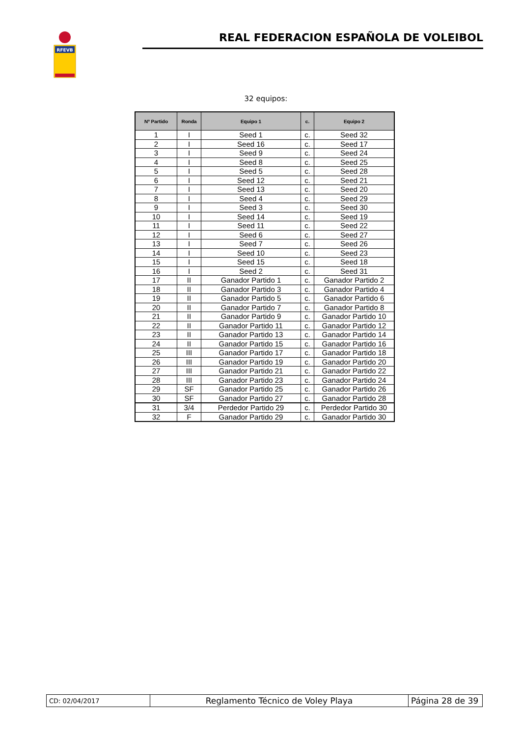RFEVB
REAL FEDERACION ESPAÑOLA DE VOLEIBOL
32 equipos:
| Nº Partido | Ronda | Equipo 1 | c. | Equipo 2 |
| --- | --- | --- | --- | --- |
| 1 | I | Seed 1 | c. | Seed 32 |
| 2 | I | Seed 16 | c. | Seed 17 |
| 3 | I | Seed 9 | c. | Seed 24 |
| 4 | I | Seed 8 | c. | Seed 25 |
| 5 | I | Seed 5 | c. | Seed 28 |
| 6 | I | Seed 12 | c. | Seed 21 |
| 7 | I | Seed 13 | c. | Seed 20 |
| 8 | I | Seed 4 | c. | Seed 29 |
| 9 | I | Seed 3 | c. | Seed 30 |
| 10 | I | Seed 14 | c. | Seed 19 |
| 11 | I | Seed 11 | c. | Seed 22 |
| 12 | I | Seed 6 | c. | Seed 27 |
| 13 | I | Seed 7 | c. | Seed 26 |
| 14 | I | Seed 10 | c. | Seed 23 |
| 15 | I | Seed 15 | c. | Seed 18 |
| 16 | I | Seed 2 | c. | Seed 31 |
| 17 | II | Ganador Partido 1 | c. | Ganador Partido 2 |
| 18 | II | Ganador Partido 3 | c. | Ganador Partido 4 |
| 19 | II | Ganador Partido 5 | c. | Ganador Partido 6 |
| 20 | II | Ganador Partido 7 | c. | Ganador Partido 8 |
| 21 | II | Ganador Partido 9 | c. | Ganador Partido 10 |
| 22 | II | Ganador Partido 11 | c. | Ganador Partido 12 |
| 23 | II | Ganador Partido 13 | c. | Ganador Partido 14 |
| 24 | II | Ganador Partido 15 | c. | Ganador Partido 16 |
| 25 | III | Ganador Partido 17 | c. | Ganador Partido 18 |
| 26 | III | Ganador Partido 19 | c. | Ganador Partido 20 |
| 27 | III | Ganador Partido 21 | c. | Ganador Partido 22 |
| 28 | III | Ganador Partido 23 | c. | Ganador Partido 24 |
| 29 | SF | Ganador Partido 25 | c. | Ganador Partido 26 |
| 30 | SF | Ganador Partido 27 | c. | Ganador Partido 28 |
| 31 | 3/4 | Perdedor Partido 29 | c. | Perdedor Partido 30 |
| 32 | F | Ganador Partido 29 | c. | Ganador Partido 30 |
| CD: 02/04/2017 | Reglamento Técnico de Voley Playa | Página 28 de 39 |